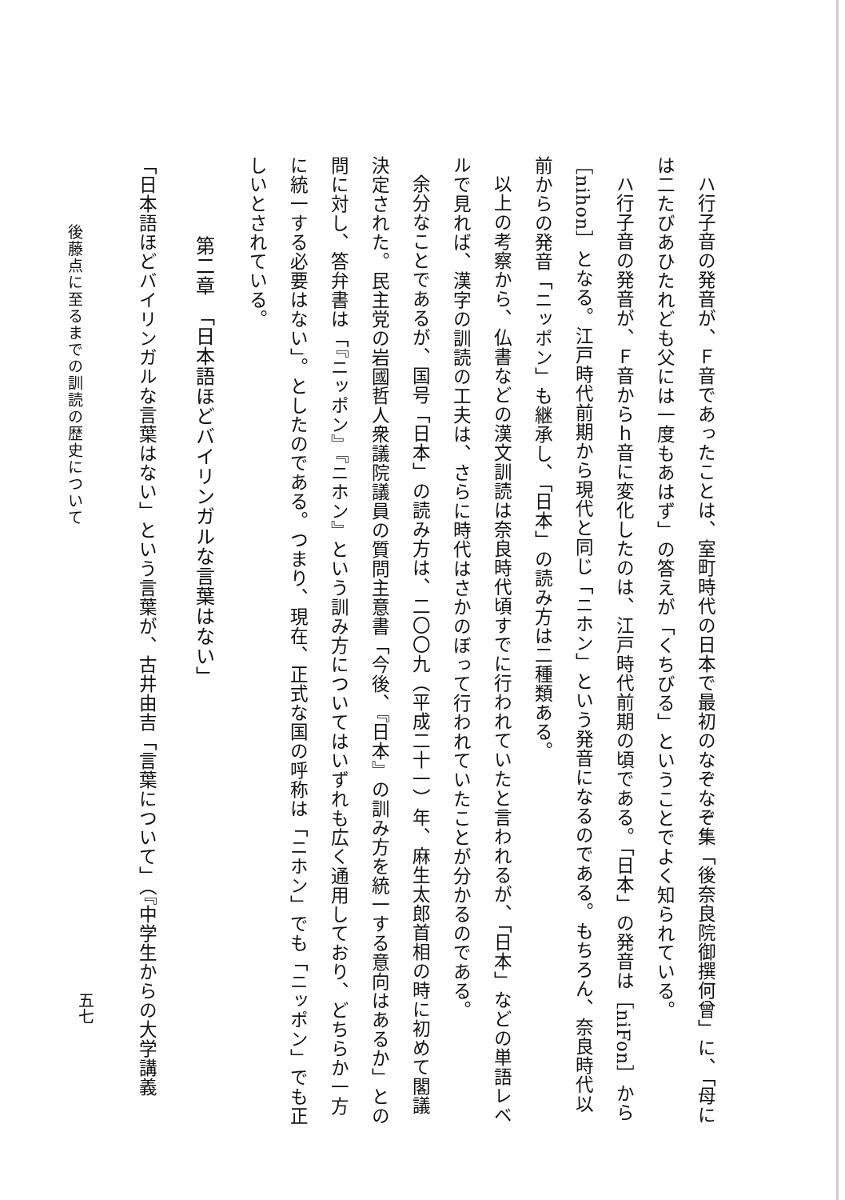ハ行子音の発音が、Ｆ音であったことは、室町時代の日本で最初のなぞなぞ集「後奈良院御撰何曾」に、「母には二たびあひたれども父には一度もあはず」の答えが「くちびる」ということでよく知られている。
ハ行子音の発音が、Ｆ音からｈ音に変化したのは、江戸時代前期の頃である。「日本」の発音は［niFon］から［nihon］となる。江戸時代前期から現代と同じ「ニホン」という発音になるのである。もちろん、奈良時代以前からの発音「ニッポン」も継承し、「日本」の読み方は二種類ある。
以上の考察から、仏書などの漢文訓読は奈良時代頃すでに行われていたと言われるが、「日本」などの単語レベルで見れば、漢字の訓読の工夫は、さらに時代はさかのぼって行われていたことが分かるのである。
余分なことであるが、国号「日本」の読み方は、二〇〇九（平成二十一）年、麻生太郎首相の時に初めて閣議決定された。民主党の岩國哲人衆議院議員の質問主意書「今後、『日本』の訓み方を統一する意向はあるか」との問に対し、答弁書は「『ニッポン』『ニホン』という訓み方についてはいずれも広く通用しており、どちらか一方に統一する必要はない」。としたのである。つまり、現在、正式な国の呼称は「ニホン」でも「ニッポン」でも正しいとされている。
第二章　「日本語ほどバイリンガルな言葉はない」
「日本語ほどバイリンガルな言葉はない」という言葉が、古井由吉「言葉について」（『中学生からの大学講義
後藤点に至るまでの訓読の歴史について
五七